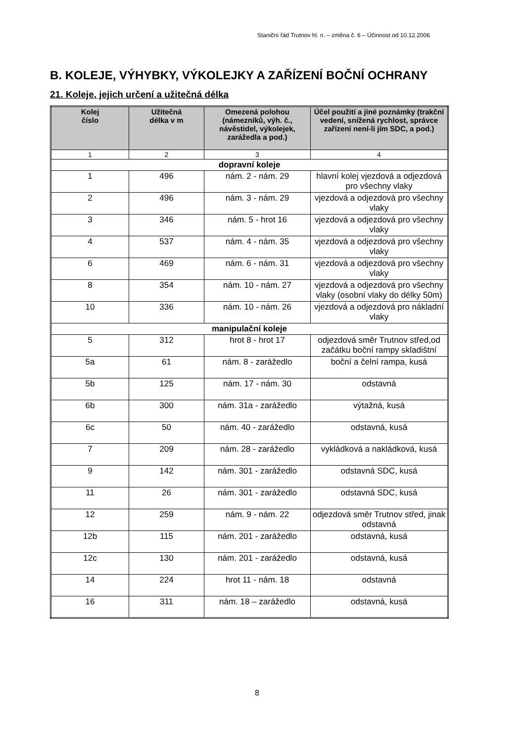Staniční řád Trutnov hl. n. – změna č. 6 – Účinnost od 10.12.2006
B. KOLEJE, VÝHYBKY, VÝKOLEJKY A ZAŘÍZENÍ BOČNÍ OCHRANY
21. Koleje, jejich určení a užitečná délka
| Kolej číslo | Užitečná délka v m | Omezená polohou (námezníků, výh. č., návěstidel, výkolejek, zarážedla a pod.) | Účel použití a jiné poznámky (trakční vedení, snížená rychlost, správce zařízení není-li jím SDC, a pod.) |
| --- | --- | --- | --- |
| 1 | 2 | 3 | 4 |
| dopravní koleje | | | |
| 1 | 496 | nám. 2 - nám. 29 | hlavní kolej vjezdová a odjezdová pro všechny vlaky |
| 2 | 496 | nám. 3 - nám. 29 | vjezdová a odjezdová pro všechny vlaky |
| 3 | 346 | nám. 5 - hrot 16 | vjezdová a odjezdová pro všechny vlaky |
| 4 | 537 | nám. 4 - nám. 35 | vjezdová a odjezdová pro všechny vlaky |
| 6 | 469 | nám. 6 - nám. 31 | vjezdová a odjezdová pro všechny vlaky |
| 8 | 354 | nám. 10 - nám. 27 | vjezdová a odjezdová pro všechny vlaky (osobní vlaky do délky 50m) |
| 10 | 336 | nám. 10 - nám. 26 | vjezdová a odjezdová pro nákladní vlaky |
| manipulační koleje | | | |
| 5 | 312 | hrot 8 - hrot 17 | odjezdová směr Trutnov střed,od začátku boční rampy skladištní |
| 5a | 61 | nám. 8 - zarážedlo | boční a čelní rampa, kusá |
| 5b | 125 | nám. 17 - nám. 30 | odstavná |
| 6b | 300 | nám. 31a - zarážedlo | výtažná, kusá |
| 6c | 50 | nám. 40 - zarážedlo | odstavná, kusá |
| 7 | 209 | nám. 28 - zarážedlo | vykládková a nakládková, kusá |
| 9 | 142 | nám. 301 - zarážedlo | odstavná SDC, kusá |
| 11 | 26 | nám. 301 - zarážedlo | odstavná SDC, kusá |
| 12 | 259 | nám. 9 - nám. 22 | odjezdová směr Trutnov střed, jinak odstavná |
| 12b | 115 | nám. 201 - zarážedlo | odstavná, kusá |
| 12c | 130 | nám. 201 - zarážedlo | odstavná, kusá |
| 14 | 224 | hrot 11 - nám. 18 | odstavná |
| 16 | 311 | nám. 18 – zarážedlo | odstavná, kusá |
8